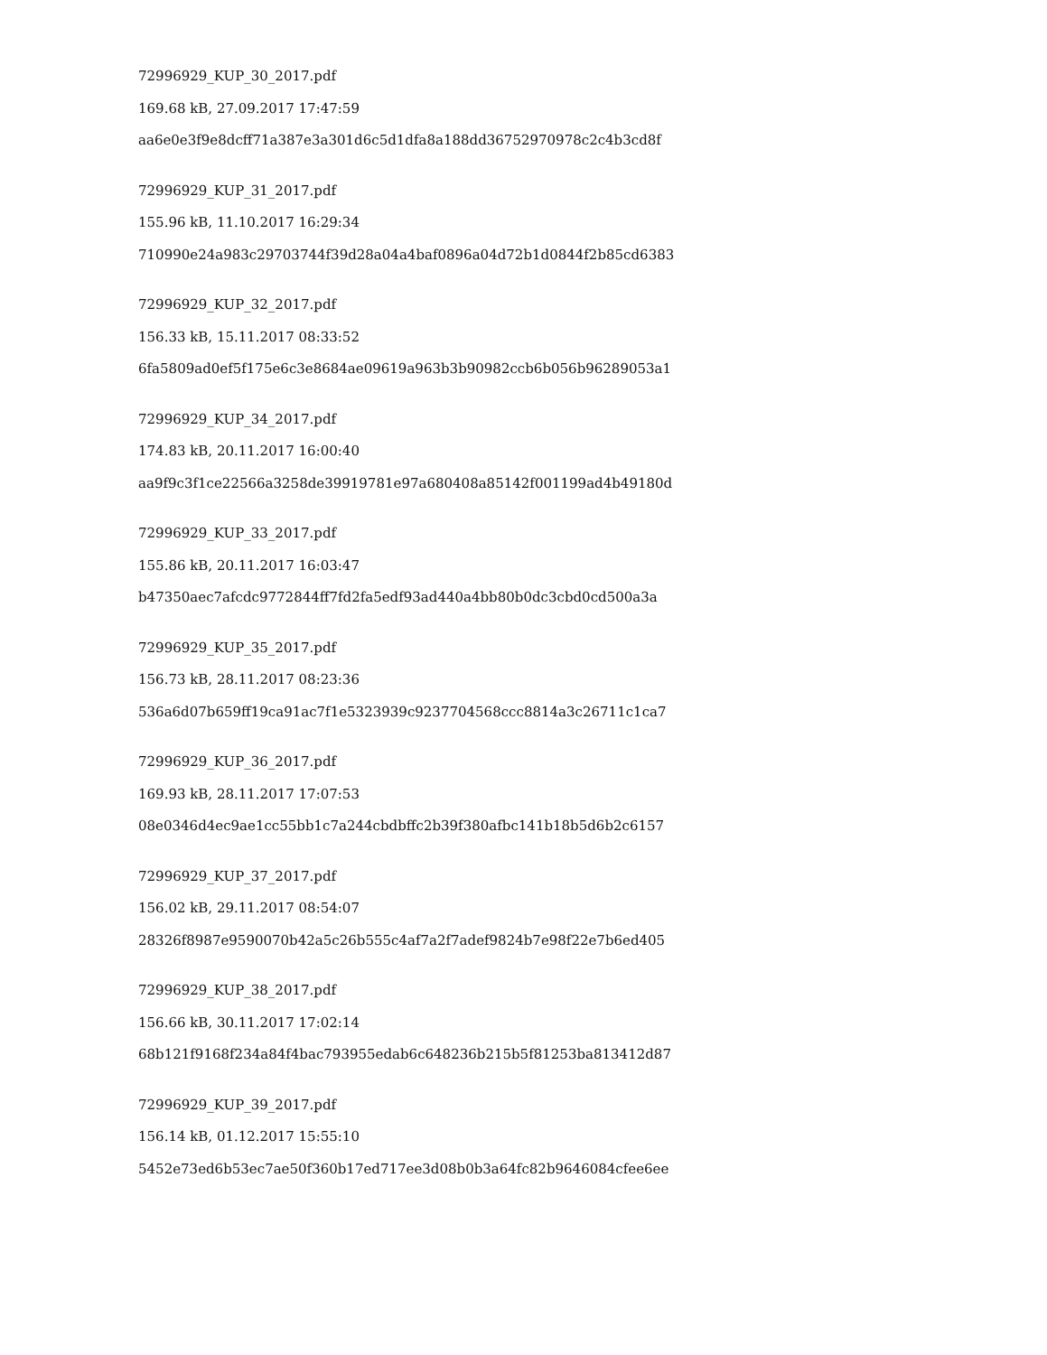72996929_KUP_30_2017.pdf
169.68 kB, 27.09.2017 17:47:59
aa6e0e3f9e8dcff71a387e3a301d6c5d1dfa8a188dd36752970978c2c4b3cd8f
72996929_KUP_31_2017.pdf
155.96 kB, 11.10.2017 16:29:34
710990e24a983c29703744f39d28a04a4baf0896a04d72b1d0844f2b85cd6383
72996929_KUP_32_2017.pdf
156.33 kB, 15.11.2017 08:33:52
6fa5809ad0ef5f175e6c3e8684ae09619a963b3b90982ccb6b056b96289053a1
72996929_KUP_34_2017.pdf
174.83 kB, 20.11.2017 16:00:40
aa9f9c3f1ce22566a3258de39919781e97a680408a85142f001199ad4b49180d
72996929_KUP_33_2017.pdf
155.86 kB, 20.11.2017 16:03:47
b47350aec7afcdc9772844ff7fd2fa5edf93ad440a4bb80b0dc3cbd0cd500a3a
72996929_KUP_35_2017.pdf
156.73 kB, 28.11.2017 08:23:36
536a6d07b659ff19ca91ac7f1e5323939c9237704568ccc8814a3c26711c1ca7
72996929_KUP_36_2017.pdf
169.93 kB, 28.11.2017 17:07:53
08e0346d4ec9ae1cc55bb1c7a244cbdbffc2b39f380afbc141b18b5d6b2c6157
72996929_KUP_37_2017.pdf
156.02 kB, 29.11.2017 08:54:07
28326f8987e9590070b42a5c26b555c4af7a2f7adef9824b7e98f22e7b6ed405
72996929_KUP_38_2017.pdf
156.66 kB, 30.11.2017 17:02:14
68b121f9168f234a84f4bac793955edab6c648236b215b5f81253ba813412d87
72996929_KUP_39_2017.pdf
156.14 kB, 01.12.2017 15:55:10
5452e73ed6b53ec7ae50f360b17ed717ee3d08b0b3a64fc82b9646084cfee6ee